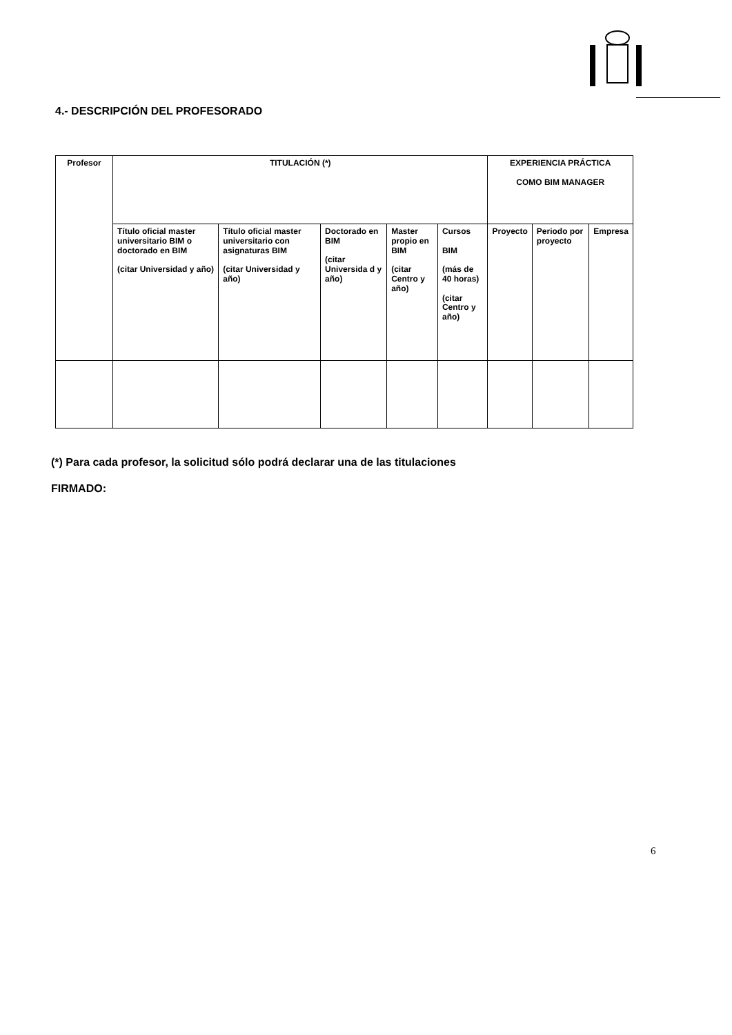4.- DESCRIPCIÓN DEL PROFESORADO
| Profesor | TITULACIÓN (*) | | | | | EXPERIENCIA PRÁCTICA COMO BIM MANAGER | | |
| | Título oficial master universitario BIM o doctorado en BIM (citar Universidad y año) | Título oficial master universitario con asignaturas BIM (citar Universidad y año) | Doctorado en BIM (citar Universida d y año) | Master propio en BIM (citar Centro y año) | Cursos BIM (más de 40 horas) (citar Centro y año) | Proyecto | Periodo por proyecto | Empresa |
(*) Para cada profesor, la solicitud sólo podrá declarar una de las titulaciones
FIRMADO:
6